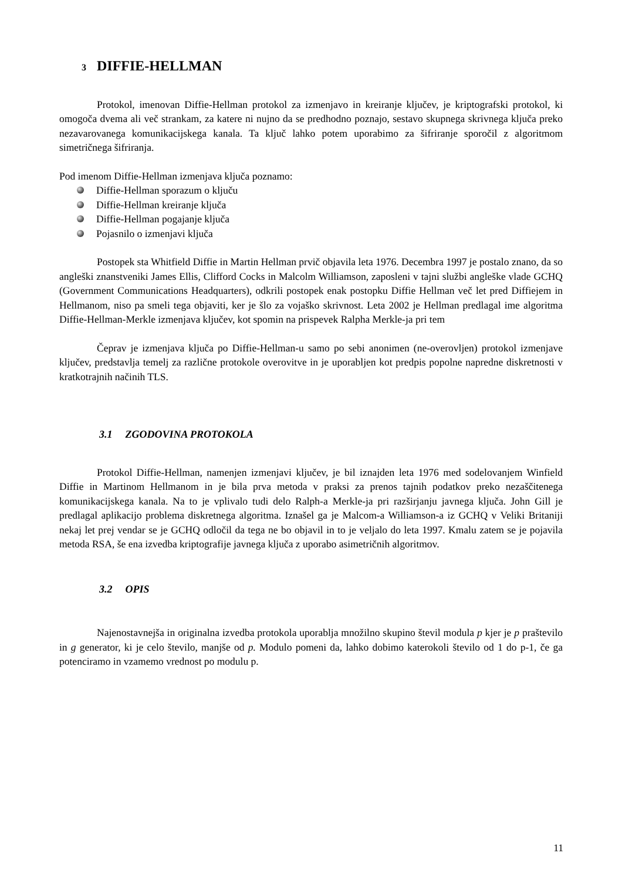3 DIFFIE-HELLMAN
Protokol, imenovan Diffie-Hellman protokol za izmenjavo in kreiranje ključev, je kriptografski protokol, ki omogoča dvema ali več strankam, za katere ni nujno da se predhodno poznajo, sestavo skupnega skrivnega ključa preko nezavarovanega komunikacijskega kanala. Ta ključ lahko potem uporabimo za šifriranje sporočil z algoritmom simetričnega šifriranja.
Pod imenom Diffie-Hellman izmenjava ključa poznamo:
Diffie-Hellman sporazum o ključu
Diffie-Hellman kreiranje ključa
Diffie-Hellman pogajanje ključa
Pojasnilo o izmenjavi ključa
Postopek sta Whitfield Diffie in Martin Hellman prvič objavila leta 1976. Decembra 1997 je postalo znano, da so angleški znanstveniki James Ellis, Clifford Cocks in Malcolm Williamson, zaposleni v tajni službi angleške vlade GCHQ (Government Communications Headquarters), odkrili postopek enak postopku Diffie Hellman več let pred Diffiejem in Hellmanom, niso pa smeli tega objaviti, ker je šlo za vojaško skrivnost. Leta 2002 je Hellman predlagal ime algoritma Diffie-Hellman-Merkle izmenjava ključev, kot spomin na prispevek Ralpha Merkle-ja pri tem
Čeprav je izmenjava ključa po Diffie-Hellman-u samo po sebi anonimen (ne-overovljen) protokol izmenjave ključev, predstavlja temelj za različne protokole overovitve in je uporabljen kot predpis popolne napredne diskretnosti v kratkotrajnih načinih TLS.
3.1 ZGODOVINA PROTOKOLA
Protokol Diffie-Hellman, namenjen izmenjavi ključev, je bil iznajden leta 1976 med sodelovanjem Winfield Diffie in Martinom Hellmanom in je bila prva metoda v praksi za prenos tajnih podatkov preko nezaščitenega komunikacijskega kanala. Na to je vplivalo tudi delo Ralph-a Merkle-ja pri razširjanju javnega ključa. John Gill je predlagal aplikacijo problema diskretnega algoritma. Iznašel ga je Malcom-a Williamson-a iz GCHQ v Veliki Britaniji nekaj let prej vendar se je GCHQ odločil da tega ne bo objavil in to je veljalo do leta 1997. Kmalu zatem se je pojavila metoda RSA, še ena izvedba kriptografije javnega ključa z uporabo asimetričnih algoritmov.
3.2 OPIS
Najenostavnejša in originalna izvedba protokola uporablja množilno skupino števil modula p kjer je p praštevilo in g generator, ki je celo število, manjše od p. Modulo pomeni da, lahko dobimo katerokoli število od 1 do p-1, če ga potenciramo in vzamemo vrednost po modulu p.
11